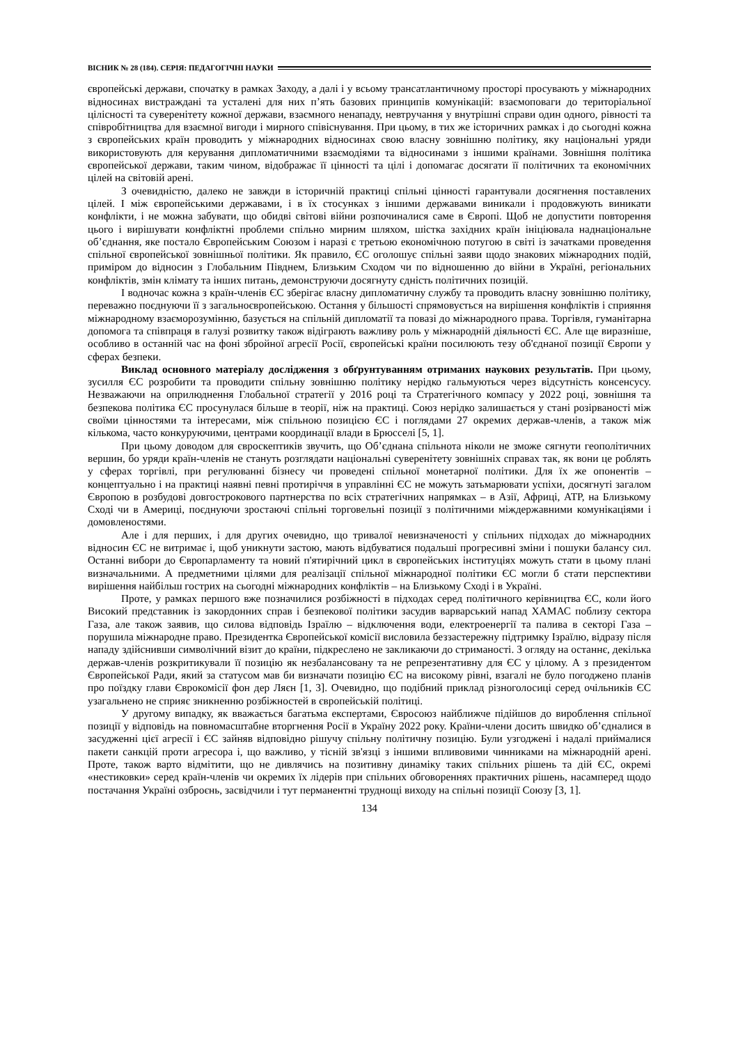ВІСНИК № 28 (184). СЕРІЯ: ПЕДАГОГІЧНІ НАУКИ
європейські держави, спочатку в рамках Заходу, а далі і у всьому трансатлантичному просторі просувають у міжнародних відносинах вистраждані та усталені для них п’ять базових принципів комунікацій: взаємоповаги до територіальної цілісності та суверенітету кожної держави, взаємного ненападу, невтручання у внутрішні справи один одного, рівності та співробітництва для взаємної вигоди і мирного співіснування. При цьому, в тих же історичних рамках і до сьогодні кожна з європейських країн проводить у міжнародних відносинах свою власну зовнішню політику, яку національні уряди використовують для керування дипломатичними взаємодіями та відносинами з іншими країнами. Зовнішня політика європейської держави, таким чином, відображає її цінності та цілі і допомагає досягати її політичних та економічних цілей на світовій арені.
З очевидністю, далеко не завжди в історичній практиці спільні цінності гарантували досягнення поставлених цілей. І між європейськими державами, і в їх стосунках з іншими державами виникали і продовжують виникати конфлікти, і не можна забувати, що обидві світові війни розпочиналися саме в Європі. Щоб не допустити повторення цього і вирішувати конфліктні проблеми спільно мирним шляхом, шістка західних країн ініціювала наднаціональне об’єднання, яке постало Європейським Союзом і наразі є третьою економічною потугою в світі із зачатками проведення спільної європейської зовнішньої політики. Як правило, ЄС оголошує спільні заяви щодо знакових міжнародних подій, приміром до відносин з Глобальним Півднем, Близьким Сходом чи по відношенню до війни в Україні, регіональних конфліктів, змін клімату та інших питань, демонструючи досягнуту єдність політичних позицій.
І водночас кожна з країн-членів ЄС зберігає власну дипломатичну службу та проводить власну зовнішню політику, переважно поєднуючи її з загальноєвропейською. Остання у більшості спрямовується на вирішення конфліктів і сприяння міжнародному взаєморозумінню, базується на спільній дипломатії та повазі до міжнародного права. Торгівля, гуманітарна допомога та співпраця в галузі розвитку також відіграють важливу роль у міжнародній діяльності ЄС. Але ще виразніше, особливо в останній час на фоні збройної агресії Росії, європейські країни посилюють тезу об'єднаної позиції Європи у сферах безпеки.
Виклад основного матеріалу дослідження з обґрунтуванням отриманих наукових результатів. При цьому, зусилля ЄС розробити та проводити спільну зовнішню політику нерідко гальмуються через відсутність консенсусу. Незважаючи на оприлюднення Глобальної стратегії у 2016 році та Стратегічного компасу у 2022 році, зовнішня та безпекова політика ЄС просунулася більше в теорії, ніж на практиці. Союз нерідко залишається у стані розірваності між своїми цінностями та інтересами, між спільною позицією ЄС і поглядами 27 окремих держав-членів, а також між кількома, часто конкуруючими, центрами координації влади в Брюсселі [5, 1].
При цьому доводом для євроскептиків звучить, що Об’єднана спільнота ніколи не зможе сягнути геополітичних вершин, бо уряди країн-членів не стануть розглядати національні суверенітету зовнішніх справах так, як вони це роблять у сферах торгівлі, при регулюванні бізнесу чи проведені спільної монетарної політики. Для їх же опонентів – концептуально і на практиці наявні певні протиріччя в управлінні ЄС не можуть затьмарювати успіхи, досягнуті загалом Європою в розбудові довгострокового партнерства по всіх стратегічних напрямках – в Азії, Африці, АТР, на Близькому Сході чи в Америці, поєднуючи зростаючі спільні торговельні позиції з політичними міждержавними комунікаціями і домовленостями.
Але і для перших, і для других очевидно, що тривалої невизначеності у спільних підходах до міжнародних відносин ЄС не витримає і, щоб уникнути застою, мають відбуватися подальші прогресивні зміни і пошуки балансу сил. Останні вибори до Європарламенту та новий п'ятирічний цикл в європейських інституціях можуть стати в цьому плані визначальними. А предметними цілями для реалізації спільної міжнародної політики ЄС могли б стати перспективи вирішення найбільш гострих на сьогодні міжнародних конфліктів – на Близькому Сході і в Україні.
Проте, у рамках першого вже позначилися розбіжності в підходах серед політичного керівництва ЄС, коли його Високий представник із закордонних справ і безпекової політики засудив варварський напад ХАМАС поблизу сектора Газа, але також заявив, що силова відповідь Ізраїлю – відключення води, електроенергії та палива в секторі Газа – порушила міжнародне право. Президентка Європейської комісії висловила беззастережну підтримку Ізраїлю, відразу після нападу здійснивши символічний візит до країни, підкреслено не закликаючи до стриманості. З огляду на останнє, декілька держав-членів розкритикували її позицію як незбалансовану та не репрезентативну для ЄС у цілому. А з президентом Європейської Ради, який за статусом мав би визначати позицію ЄС на високому рівні, взагалі не було погоджено планів про поїздку глави Єврокомісії фон дер Ляєн [1, 3]. Очевидно, що подібний приклад різноголосиці серед очільників ЄС узагальнено не сприяє зникненню розбіжностей в європейській політиці.
У другому випадку, як вважається багатьма експертами, Євросоюз найближче підійшов до вироблення спільної позиції у відповідь на повномасштабне вторгнення Росії в Україну 2022 року. Країни-члени досить швидко об’єдналися в засудженні цієї агресії і ЄС зайняв відповідно рішучу спільну політичну позицію. Були узгоджені і надалі приймалися пакети санкцій проти агресора і, що важливо, у тісній зв'язці з іншими впливовими чинниками на міжнародній арені. Проте, також варто відмітити, що не дивлячись на позитивну динаміку таких спільних рішень та дій ЄС, окремі «нестиковки» серед країн-членів чи окремих їх лідерів при спільних обговореннях практичних рішень, насамперед щодо постачання Україні озброєнь, засвідчили і тут перманентні труднощі виходу на спільні позиції Союзу [3, 1].
134